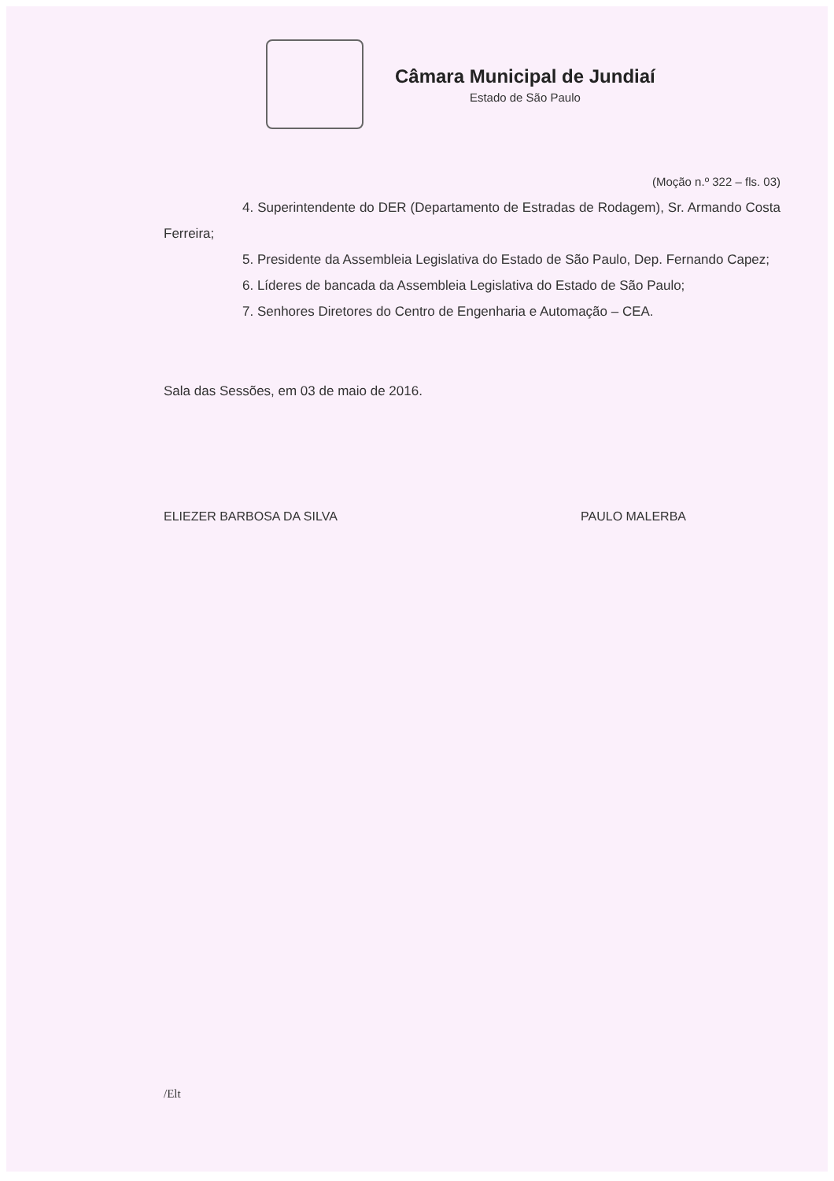Câmara Municipal de Jundiaí
Estado de São Paulo
(Moção n.º 322 – fls. 03)
4. Superintendente do DER (Departamento de Estradas de Rodagem), Sr. Armando Costa Ferreira;
5. Presidente da Assembleia Legislativa do Estado de São Paulo, Dep. Fernando Capez;
6. Líderes de bancada da Assembleia Legislativa do Estado de São Paulo;
7. Senhores Diretores do Centro de Engenharia e Automação – CEA.
Sala das Sessões, em 03 de maio de 2016.
ELIEZER BARBOSA DA SILVA PAULO MALERBA
/Elt